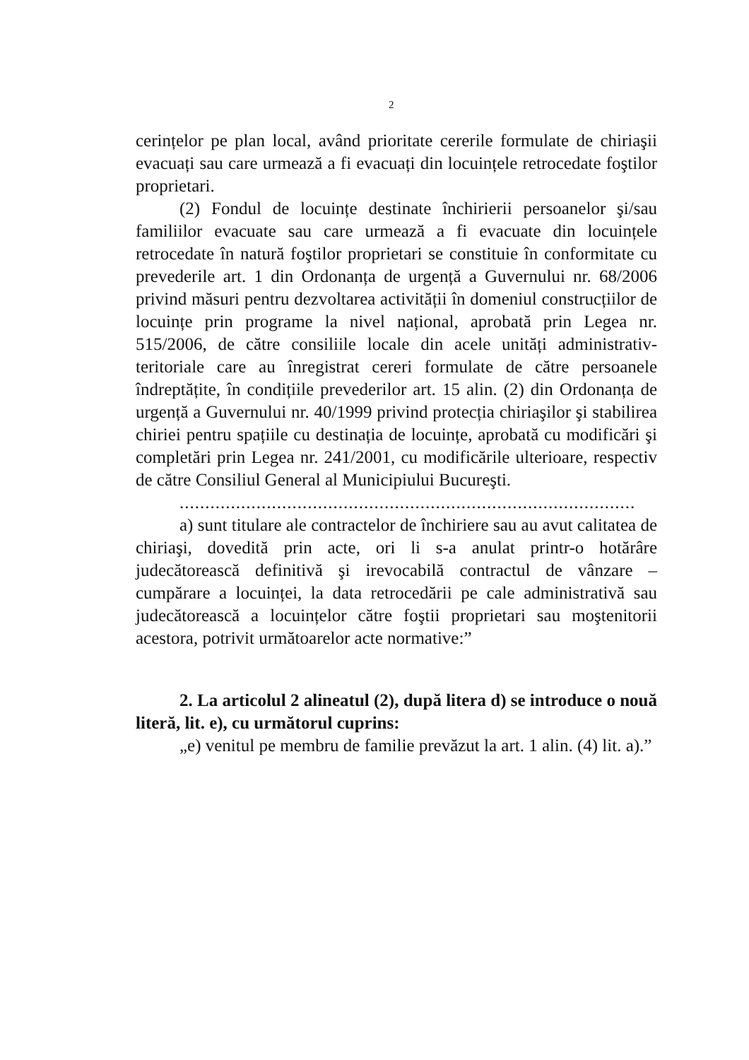2
cerințelor pe plan local, având prioritate cererile formulate de chiriaşii evacuați sau care urmează a fi evacuați din locuințele retrocedate foştilor proprietari.
(2) Fondul de locuințe destinate închirierii persoanelor şi/sau familiilor evacuate sau care urmează a fi evacuate din locuințele retrocedate în natură foştilor proprietari se constituie în conformitate cu prevederile art. 1 din Ordonanța de urgență a Guvernului nr. 68/2006 privind măsuri pentru dezvoltarea activității în domeniul construcțiilor de locuințe prin programe la nivel național, aprobată prin Legea nr. 515/2006, de către consiliile locale din acele unități administrativ-teritoriale care au înregistrat cereri formulate de către persoanele îndreptățite, în condițiile prevederilor art. 15 alin. (2) din Ordonanța de urgență a Guvernului nr. 40/1999 privind protecția chiriaşilor şi stabilirea chiriei pentru spațiile cu destinația de locuințe, aprobată cu modificări şi completări prin Legea nr. 241/2001, cu modificările ulterioare, respectiv de către Consiliul General al Municipiului Bucureşti.
.........................................................................................
a) sunt titulare ale contractelor de închiriere sau au avut calitatea de chiriaşi, dovedită prin acte, ori li s-a anulat printr-o hotărâre judecătorească definitivă şi irevocabilă contractul de vânzare – cumpărare a locuinței, la data retrocedării pe cale administrativă sau judecătorească a locuințelor către foştii proprietari sau moştenitorii acestora, potrivit următoarelor acte normative:”
2. La articolul 2 alineatul (2), după litera d) se introduce o nouă literă, lit. e), cu următorul cuprins:
„e) venitul pe membru de familie prevăzut la art. 1 alin. (4) lit. a).”